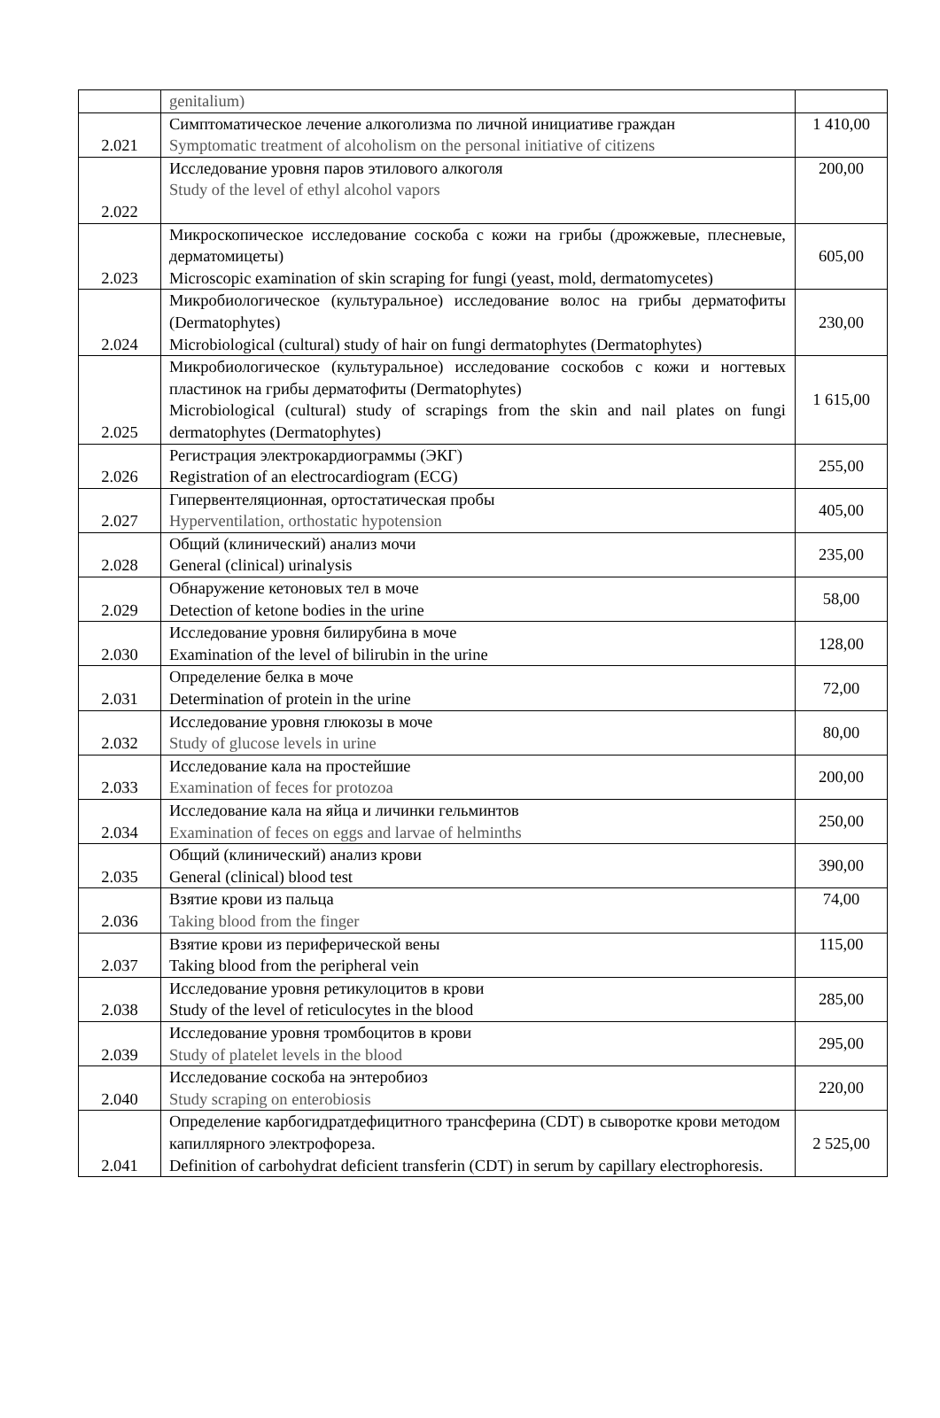| | genitalium) | |
| 2.021 | Симптоматическое лечение алкоголизма по личной инициативе граждан Symptomatic treatment of alcoholism on the personal initiative of citizens | 1 410,00 |
| 2.022 | Исследование уровня паров этилового алкоголя Study of the level of ethyl alcohol vapors | 200,00 |
| 2.023 | Микроскопическое исследование соскоба с кожи на грибы (дрожжевые, плесневые, дерматомицеты) Microscopic examination of skin scraping for fungi (yeast, mold, dermatomycetes) | 605,00 |
| 2.024 | Микробиологическое (культуральное) исследование волос на грибы дерматофиты (Dermatophytes) Microbiological (cultural) study of hair on fungi dermatophytes (Dermatophytes) | 230,00 |
| 2.025 | Микробиологическое (культуральное) исследование соскобов с кожи и ногтевых пластинок на грибы дерматофиты (Dermatophytes) Microbiological (cultural) study of scrapings from the skin and nail plates on fungi dermatophytes (Dermatophytes) | 1 615,00 |
| 2.026 | Регистрация электрокардиограммы (ЭКГ) Registration of an electrocardiogram (ECG) | 255,00 |
| 2.027 | Гипервентеляционная, ортостатическая пробы Hyperventilation, orthostatic hypotension | 405,00 |
| 2.028 | Общий (клинический) анализ мочи General (clinical) urinalysis | 235,00 |
| 2.029 | Обнаружение кетоновых тел в моче Detection of ketone bodies in the urine | 58,00 |
| 2.030 | Исследование уровня билирубина в моче Examination of the level of bilirubin in the urine | 128,00 |
| 2.031 | Определение белка в моче Determination of protein in the urine | 72,00 |
| 2.032 | Исследование уровня глюкозы в моче Study of glucose levels in urine | 80,00 |
| 2.033 | Исследование кала на простейшие Examination of feces for protozoa | 200,00 |
| 2.034 | Исследование кала на яйца и личинки гельминтов Examination of feces on eggs and larvae of helminths | 250,00 |
| 2.035 | Общий (клинический) анализ крови General (clinical) blood test | 390,00 |
| 2.036 | Взятие крови из пальца Taking blood from the finger | 74,00 |
| 2.037 | Взятие крови из периферической вены Taking blood from the peripheral vein | 115,00 |
| 2.038 | Исследование уровня ретикулоцитов в крови Study of the level of reticulocytes in the blood | 285,00 |
| 2.039 | Исследование уровня тромбоцитов в крови Study of platelet levels in the blood | 295,00 |
| 2.040 | Исследование соскоба на энтеробиоз Study scraping on enterobiosis | 220,00 |
| 2.041 | Определение карбогидратдефицитного трансферина (CDT) в сыворотке крови методом капиллярного электрофореза. Definition of carbohydrat deficient transferin (CDT) in serum by capillary electrophoresis. | 2 525,00 |